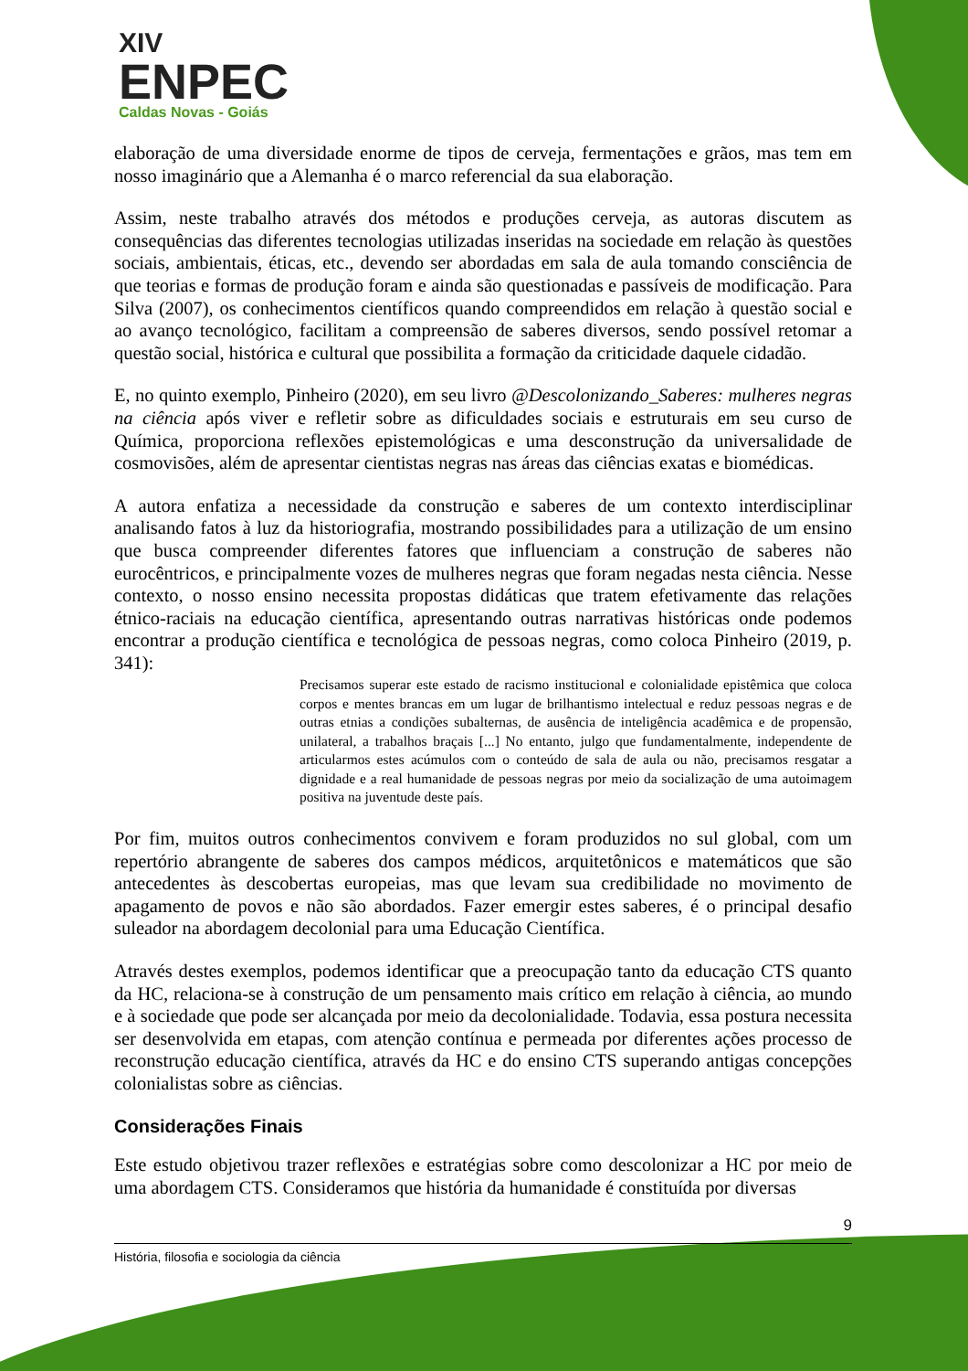XIV
ENPEC
Caldas Novas - Goiás
elaboração de uma diversidade enorme de tipos de cerveja, fermentações e grãos, mas tem em nosso imaginário que a Alemanha é o marco referencial da sua elaboração.
Assim, neste trabalho através dos métodos e produções cerveja, as autoras discutem as consequências das diferentes tecnologias utilizadas inseridas na sociedade em relação às questões sociais, ambientais, éticas, etc., devendo ser abordadas em sala de aula tomando consciência de que teorias e formas de produção foram e ainda são questionadas e passíveis de modificação. Para Silva (2007), os conhecimentos científicos quando compreendidos em relação à questão social e ao avanço tecnológico, facilitam a compreensão de saberes diversos, sendo possível retomar a questão social, histórica e cultural que possibilita a formação da criticidade daquele cidadão.
E, no quinto exemplo, Pinheiro (2020), em seu livro @Descolonizando_Saberes: mulheres negras na ciência após viver e refletir sobre as dificuldades sociais e estruturais em seu curso de Química, proporciona reflexões epistemológicas e uma desconstrução da universalidade de cosmovisões, além de apresentar cientistas negras nas áreas das ciências exatas e biomédicas.
A autora enfatiza a necessidade da construção e saberes de um contexto interdisciplinar analisando fatos à luz da historiografia, mostrando possibilidades para a utilização de um ensino que busca compreender diferentes fatores que influenciam a construção de saberes não eurocêntricos, e principalmente vozes de mulheres negras que foram negadas nesta ciência. Nesse contexto, o nosso ensino necessita propostas didáticas que tratem efetivamente das relações étnico-raciais na educação científica, apresentando outras narrativas históricas onde podemos encontrar a produção científica e tecnológica de pessoas negras, como coloca Pinheiro (2019, p. 341):
Precisamos superar este estado de racismo institucional e colonialidade epistêmica que coloca corpos e mentes brancas em um lugar de brilhantismo intelectual e reduz pessoas negras e de outras etnias a condições subalternas, de ausência de inteligência acadêmica e de propensão, unilateral, a trabalhos braçais [...] No entanto, julgo que fundamentalmente, independente de articularmos estes acúmulos com o conteúdo de sala de aula ou não, precisamos resgatar a dignidade e a real humanidade de pessoas negras por meio da socialização de uma autoimagem positiva na juventude deste país.
Por fim, muitos outros conhecimentos convivem e foram produzidos no sul global, com um repertório abrangente de saberes dos campos médicos, arquitetônicos e matemáticos que são antecedentes às descobertas europeias, mas que levam sua credibilidade no movimento de apagamento de povos e não são abordados. Fazer emergir estes saberes, é o principal desafio suleador na abordagem decolonial para uma Educação Científica.
Através destes exemplos, podemos identificar que a preocupação tanto da educação CTS quanto da HC, relaciona-se à construção de um pensamento mais crítico em relação à ciência, ao mundo e à sociedade que pode ser alcançada por meio da decolonialidade. Todavia, essa postura necessita ser desenvolvida em etapas, com atenção contínua e permeada por diferentes ações processo de reconstrução educação científica, através da HC e do ensino CTS superando antigas concepções colonialistas sobre as ciências.
Considerações Finais
Este estudo objetivou trazer reflexões e estratégias sobre como descolonizar a HC por meio de uma abordagem CTS. Consideramos que história da humanidade é constituída por diversas
9
História, filosofia e sociologia da ciência